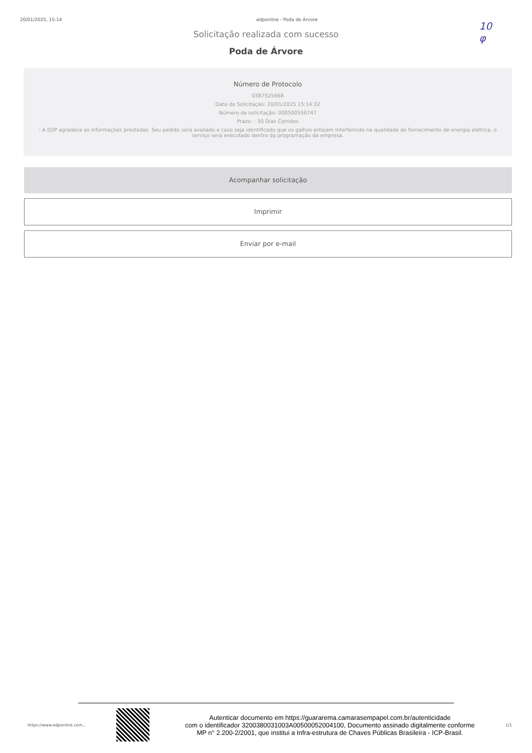20/01/2025, 15:14 edponline - Poda de Árvore
10
φ
Solicitação realizada com sucesso
Poda de Árvore
Número de Protocolo
0387525668
Data da Solicitação: 20/01/2025 15:14:32
Número da solicitação: 000500556747
Prazo: : 30 Dias Corridos
: A EDP agradece as informações prestadas. Seu pedido será avaliado e caso seja identificado que os galhos estejam interferindo na qualidade do fornecimento de energia elétrica, o serviço será executado dentro da programação da empresa.
Acompanhar solicitação
Imprimir
Enviar por e-mail
https://www.edponline.com...
Autenticar documento em https://guararema.camarasempapel.com.br/autenticidade
com o identificador 3200380031003A00500052004100, Documento assinado digitalmente conforme
MP n° 2.200-2/2001, que institui a Infra-estrutura de Chaves Públicas Brasileira - ICP-Brasil.
1/1